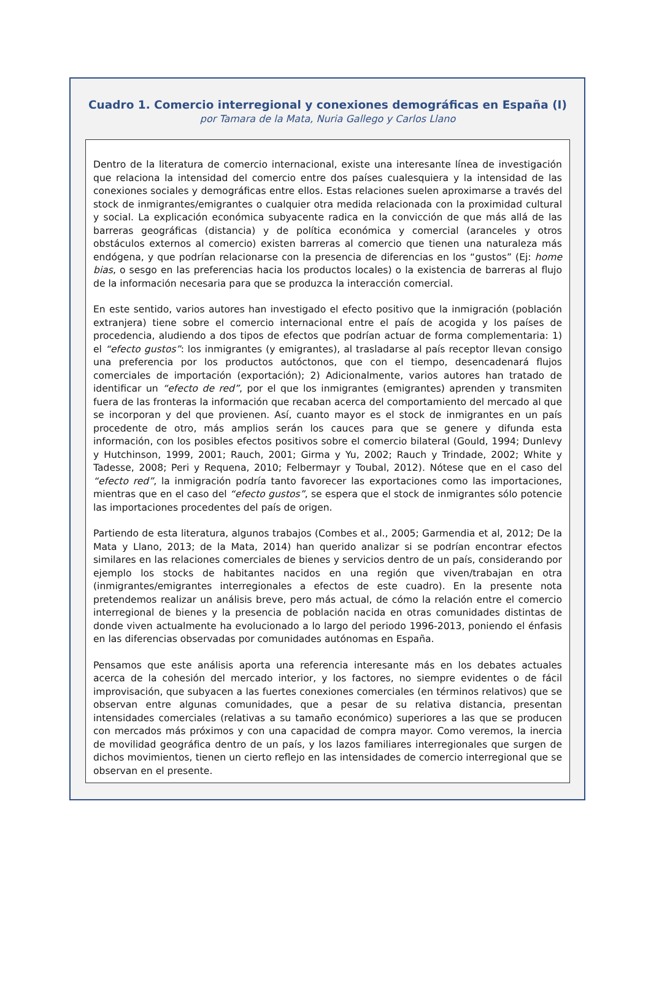Cuadro 1. Comercio interregional y conexiones demográficas en España (I)
por Tamara de la Mata, Nuria Gallego y Carlos Llano
Dentro de la literatura de comercio internacional, existe una interesante línea de investigación que relaciona la intensidad del comercio entre dos países cualesquiera y la intensidad de las conexiones sociales y demográficas entre ellos. Estas relaciones suelen aproximarse a través del stock de inmigrantes/emigrantes o cualquier otra medida relacionada con la proximidad cultural y social. La explicación económica subyacente radica en la convicción de que más allá de las barreras geográficas (distancia) y de política económica y comercial (aranceles y otros obstáculos externos al comercio) existen barreras al comercio que tienen una naturaleza más endógena, y que podrían relacionarse con la presencia de diferencias en los “gustos” (Ej: home bias, o sesgo en las preferencias hacia los productos locales) o la existencia de barreras al flujo de la información necesaria para que se produzca la interacción comercial.
En este sentido, varios autores han investigado el efecto positivo que la inmigración (población extranjera) tiene sobre el comercio internacional entre el país de acogida y los países de procedencia, aludiendo a dos tipos de efectos que podrían actuar de forma complementaria: 1) el “efecto gustos”: los inmigrantes (y emigrantes), al trasladarse al país receptor llevan consigo una preferencia por los productos autóctonos, que con el tiempo, desencadenará flujos comerciales de importación (exportación); 2) Adicionalmente, varios autores han tratado de identificar un “efecto de red”, por el que los inmigrantes (emigrantes) aprenden y transmiten fuera de las fronteras la información que recaban acerca del comportamiento del mercado al que se incorporan y del que provienen. Así, cuanto mayor es el stock de inmigrantes en un país procedente de otro, más amplios serán los cauces para que se genere y difunda esta información, con los posibles efectos positivos sobre el comercio bilateral (Gould, 1994; Dunlevy y Hutchinson, 1999, 2001; Rauch, 2001; Girma y Yu, 2002; Rauch y Trindade, 2002; White y Tadesse, 2008; Peri y Requena, 2010; Felbermayr y Toubal, 2012). Nótese que en el caso del “efecto red”, la inmigración podría tanto favorecer las exportaciones como las importaciones, mientras que en el caso del “efecto gustos”, se espera que el stock de inmigrantes sólo potencie las importaciones procedentes del país de origen.
Partiendo de esta literatura, algunos trabajos (Combes et al., 2005; Garmendia et al, 2012; De la Mata y Llano, 2013; de la Mata, 2014) han querido analizar si se podrían encontrar efectos similares en las relaciones comerciales de bienes y servicios dentro de un país, considerando por ejemplo los stocks de habitantes nacidos en una región que viven/trabajan en otra (inmigrantes/emigrantes interregionales a efectos de este cuadro). En la presente nota pretendemos realizar un análisis breve, pero más actual, de cómo la relación entre el comercio interregional de bienes y la presencia de población nacida en otras comunidades distintas de donde viven actualmente ha evolucionado a lo largo del periodo 1996-2013, poniendo el énfasis en las diferencias observadas por comunidades autónomas en España.
Pensamos que este análisis aporta una referencia interesante más en los debates actuales acerca de la cohesión del mercado interior, y los factores, no siempre evidentes o de fácil improvisación, que subyacen a las fuertes conexiones comerciales (en términos relativos) que se observan entre algunas comunidades, que a pesar de su relativa distancia, presentan intensidades comerciales (relativas a su tamaño económico) superiores a las que se producen con mercados más próximos y con una capacidad de compra mayor. Como veremos, la inercia de movilidad geográfica dentro de un país, y los lazos familiares interregionales que surgen de dichos movimientos, tienen un cierto reflejo en las intensidades de comercio interregional que se observan en el presente.